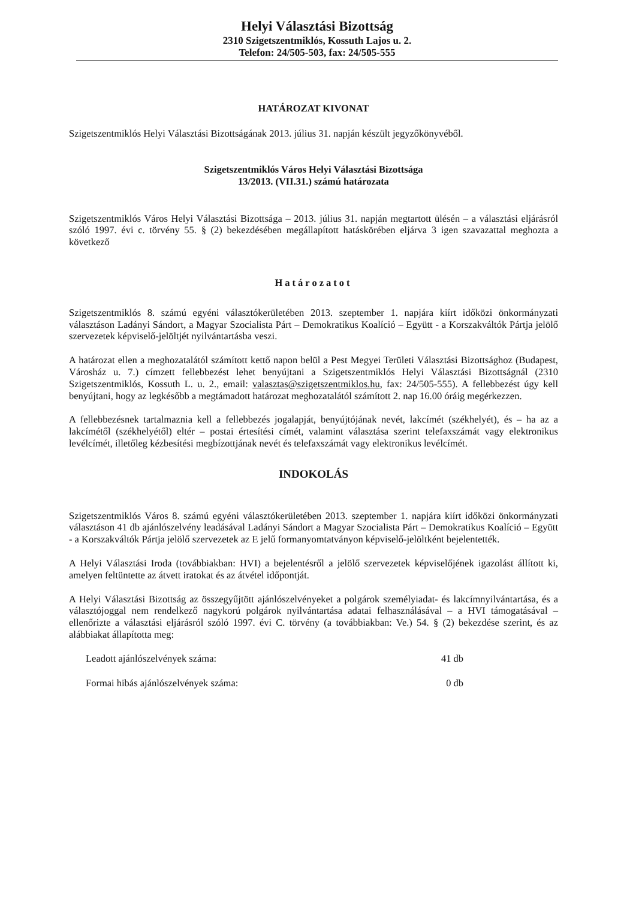Helyi Választási Bizottság
2310 Szigetszentmiklós, Kossuth Lajos u. 2.
Telefon: 24/505-503, fax: 24/505-555
HATÁROZAT KIVONAT
Szigetszentmiklós Helyi Választási Bizottságának 2013. július 31. napján készült jegyzőkönyvéből.
Szigetszentmiklós Város Helyi Választási Bizottsága
13/2013. (VII.31.) számú határozata
Szigetszentmiklós Város Helyi Választási Bizottsága – 2013. július 31. napján megtartott ülésén – a választási eljárásról szóló 1997. évi c. törvény 55. § (2) bekezdésében megállapított hatáskörében eljárva 3 igen szavazattal meghozta a következő
Határozatot
Szigetszentmiklós 8. számú egyéni választókerületében 2013. szeptember 1. napjára kiírt időközi önkormányzati választáson Ladányi Sándort, a Magyar Szocialista Párt – Demokratikus Koalíció – Együtt - a Korszakváltók Pártja jelölő szervezetek képviselő-jelöltjét nyilvántartásba veszi.
A határozat ellen a meghozatalától számított kettő napon belül a Pest Megyei Területi Választási Bizottsághoz (Budapest, Városház u. 7.) címzett fellebbezést lehet benyújtani a Szigetszentmiklós Helyi Választási Bizottságnál (2310 Szigetszentmiklós, Kossuth L. u. 2., email: valasztas@szigetszentmiklos.hu, fax: 24/505-555). A fellebbezést úgy kell benyújtani, hogy az legkésőbb a megtámadott határozat meghozatalától számított 2. nap 16.00 óráig megérkezzen.
A fellebbezésnek tartalmaznia kell a fellebbezés jogalapját, benyújtójának nevét, lakcímét (székhelyét), és – ha az a lakcímétől (székhelyétől) eltér – postai értesítési címét, valamint választása szerint telefaxszámát vagy elektronikus levélcímét, illetőleg kézbesítési megbízottjának nevét és telefaxszámát vagy elektronikus levélcímét.
INDOKOLÁS
Szigetszentmiklós Város 8. számú egyéni választókerületében 2013. szeptember 1. napjára kiírt időközi önkormányzati választáson 41 db ajánlószelvény leadásával Ladányi Sándort a Magyar Szocialista Párt – Demokratikus Koalíció – Együtt - a Korszakváltók Pártja jelölő szervezetek az E jelű formanyomtatványon képviselő-jelöltként bejelentették.
A Helyi Választási Iroda (továbbiakban: HVI) a bejelentésről a jelölő szervezetek képviselőjének igazolást állított ki, amelyen feltüntette az átvett iratokat és az átvétel időpontját.
A Helyi Választási Bizottság az összegyűjtött ajánlószelvényeket a polgárok személyiadat- és lakcímnyilvántartása, és a választójoggal nem rendelkező nagykorú polgárok nyilvántartása adatai felhasználásával – a HVI támogatásával – ellenőrizte a választási eljárásról szóló 1997. évi C. törvény (a továbbiakban: Ve.) 54. § (2) bekezdése szerint, és az alábbiakat állapította meg:
Leadott ajánlószelvények száma: 41 db
Formai hibás ajánlószelvények száma: 0 db